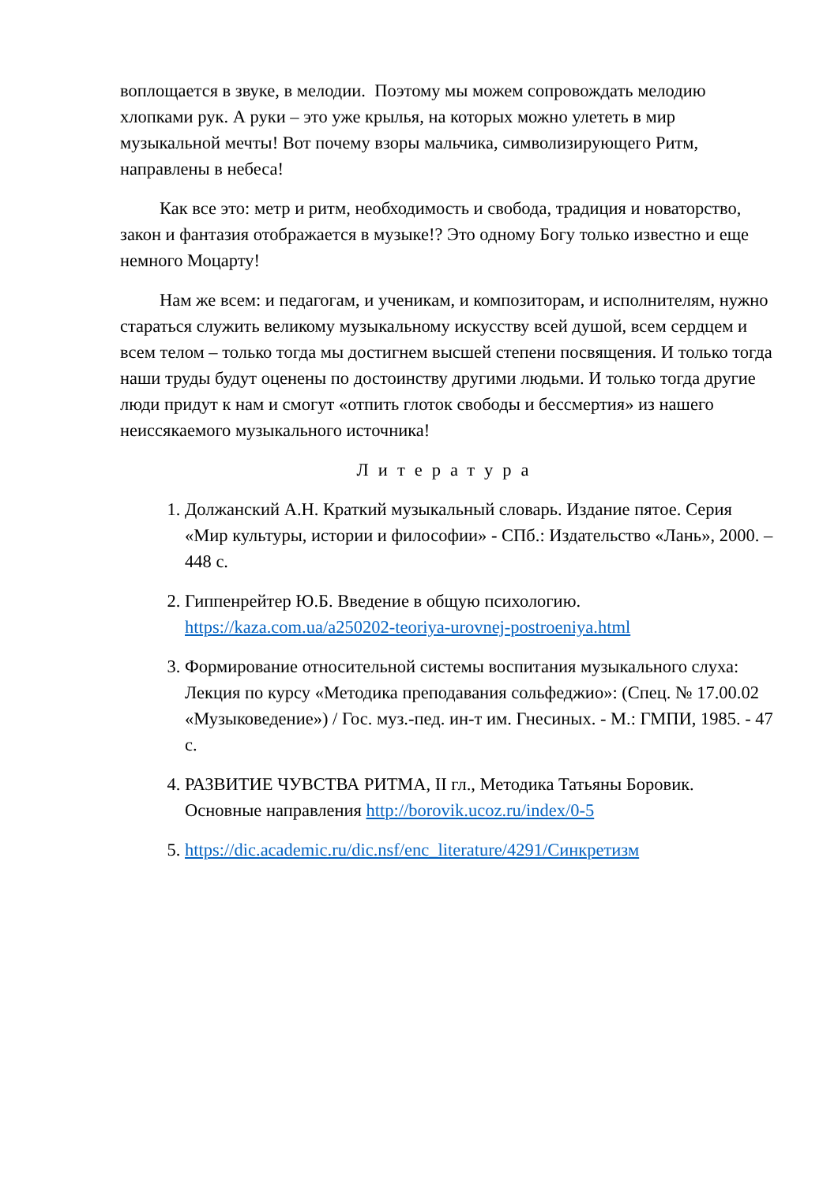воплощается в звуке, в мелодии. Поэтому мы можем сопровождать мелодию хлопками рук. А руки – это уже крылья, на которых можно улететь в мир музыкальной мечты! Вот почему взоры мальчика, символизирующего Ритм, направлены в небеса!
Как все это: метр и ритм, необходимость и свобода, традиция и новаторство, закон и фантазия отображается в музыке!? Это одному Богу только известно и еще немного Моцарту!
Нам же всем: и педагогам, и ученикам, и композиторам, и исполнителям, нужно стараться служить великому музыкальному искусству всей душой, всем сердцем и всем телом – только тогда мы достигнем высшей степени посвящения. И только тогда наши труды будут оценены по достоинству другими людьми. И только тогда другие люди придут к нам и смогут «отпить глоток свободы и бессмертия» из нашего неиссякаемого музыкального источника!
Литература
1. Должанский А.Н. Краткий музыкальный словарь. Издание пятое. Серия «Мир культуры, истории и философии» - СПб.: Издательство «Лань», 2000. – 448 с.
2. Гиппенрейтер Ю.Б. Введение в общую психологию. https://kaza.com.ua/a250202-teoriya-urovnej-postroeniya.html
3. Формирование относительной системы воспитания музыкального слуха: Лекция по курсу «Методика преподавания сольфеджио»: (Спец. № 17.00.02 «Музыковедение») / Гос. муз.-пед. ин-т им. Гнесиных. - М.: ГМПИ, 1985. - 47 с.
4. РАЗВИТИЕ ЧУВСТВА РИТМА, II гл., Методика Татьяны Боровик. Основные направления http://borovik.ucoz.ru/index/0-5
5. https://dic.academic.ru/dic.nsf/enc_literature/4291/Синкретизм